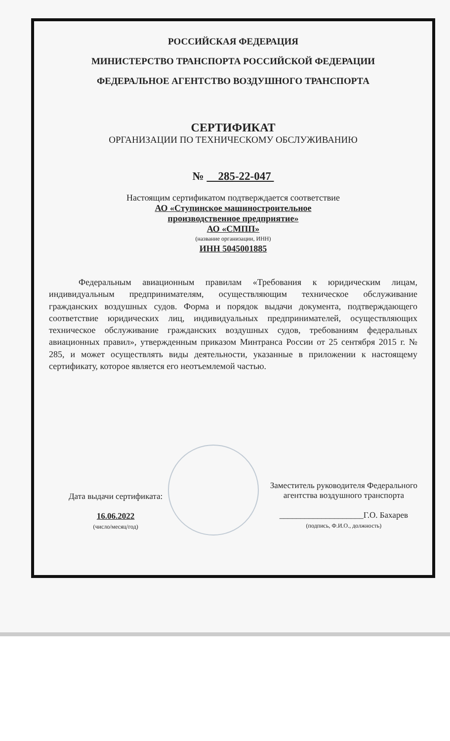РОССИЙСКАЯ ФЕДЕРАЦИЯ
МИНИСТЕРСТВО ТРАНСПОРТА РОССИЙСКОЙ ФЕДЕРАЦИИ
ФЕДЕРАЛЬНОЕ АГЕНТСТВО ВОЗДУШНОГО ТРАНСПОРТА
СЕРТИФИКАТ
ОРГАНИЗАЦИИ ПО ТЕХНИЧЕСКОМУ ОБСЛУЖИВАНИЮ
№ 285-22-047
Настоящим сертификатом подтверждается соответствие
АО «Ступинское машиностроительное
производственное предприятие»
АО «СМПП»
(название организации, ИНН)
ИНН 5045001885
Федеральным авиационным правилам «Требования к юридическим лицам, индивидуальным предпринимателям, осуществляющим техническое обслуживание гражданских воздушных судов. Форма и порядок выдачи документа, подтверждающего соответствие юридических лиц, индивидуальных предпринимателей, осуществляющих техническое обслуживание гражданских воздушных судов, требованиям федеральных авиационных правил», утвержденным приказом Минтранса России от 25 сентября 2015 г. № 285, и может осуществлять виды деятельности, указанные в приложении к настоящему сертификату, которое является его неотъемлемой частью.
Дата выдачи сертификата:
16.06.2022
(число/месяц/год)
Заместитель руководителя Федерального
агентства воздушного транспорта
____________________Г.О. Бахарев
(подпись, Ф.И.О., должность)